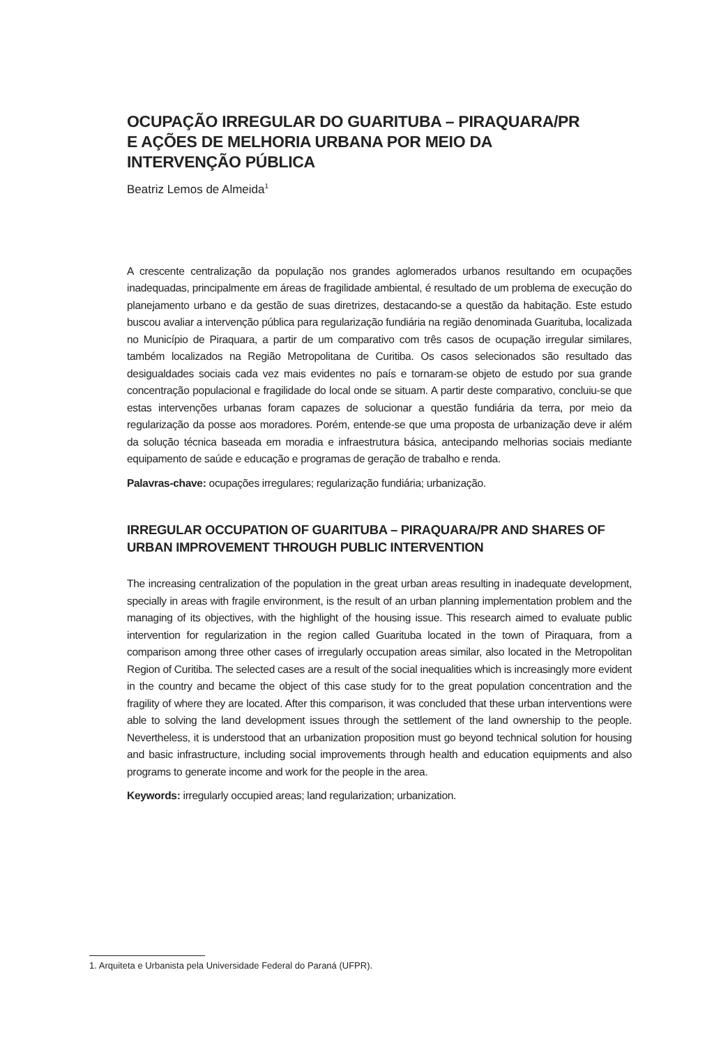OCUPAÇÃO IRREGULAR DO GUARITUBA – PIRAQUARA/PR
E AÇÕES DE MELHORIA URBANA POR MEIO DA
INTERVENÇÃO PÚBLICA
Beatriz Lemos de Almeida<sup>1</sup>
A crescente centralização da população nos grandes aglomerados urbanos resultando em ocupações inadequadas, principalmente em áreas de fragilidade ambiental, é resultado de um problema de execução do planejamento urbano e da gestão de suas diretrizes, destacando-se a questão da habitação. Este estudo buscou avaliar a intervenção pública para regularização fundiária na região denominada Guarituba, localizada no Município de Piraquara, a partir de um comparativo com três casos de ocupação irregular similares, também localizados na Região Metropolitana de Curitiba. Os casos selecionados são resultado das desigualdades sociais cada vez mais evidentes no país e tornaram-se objeto de estudo por sua grande concentração populacional e fragilidade do local onde se situam. A partir deste comparativo, concluiu-se que estas intervenções urbanas foram capazes de solucionar a questão fundiária da terra, por meio da regularização da posse aos moradores. Porém, entende-se que uma proposta de urbanização deve ir além da solução técnica baseada em moradia e infraestrutura básica, antecipando melhorias sociais mediante equipamento de saúde e educação e programas de geração de trabalho e renda.
Palavras-chave: ocupações irregulares; regularização fundiária; urbanização.
IRREGULAR OCCUPATION OF GUARITUBA – PIRAQUARA/PR AND SHARES OF URBAN IMPROVEMENT THROUGH PUBLIC INTERVENTION
The increasing centralization of the population in the great urban areas resulting in inadequate development, specially in areas with fragile environment, is the result of an urban planning implementation problem and the managing of its objectives, with the highlight of the housing issue. This research aimed to evaluate public intervention for regularization in the region called Guarituba located in the town of Piraquara, from a comparison among three other cases of irregularly occupation areas similar, also located in the Metropolitan Region of Curitiba. The selected cases are a result of the social inequalities which is increasingly more evident in the country and became the object of this case study for to the great population concentration and the fragility of where they are located. After this comparison, it was concluded that these urban interventions were able to solving the land development issues through the settlement of the land ownership to the people. Nevertheless, it is understood that an urbanization proposition must go beyond technical solution for housing and basic infrastructure, including social improvements through health and education equipments and also programs to generate income and work for the people in the area.
Keywords: irregularly occupied areas; land regularization; urbanization.
1. Arquiteta e Urbanista pela Universidade Federal do Paraná (UFPR).